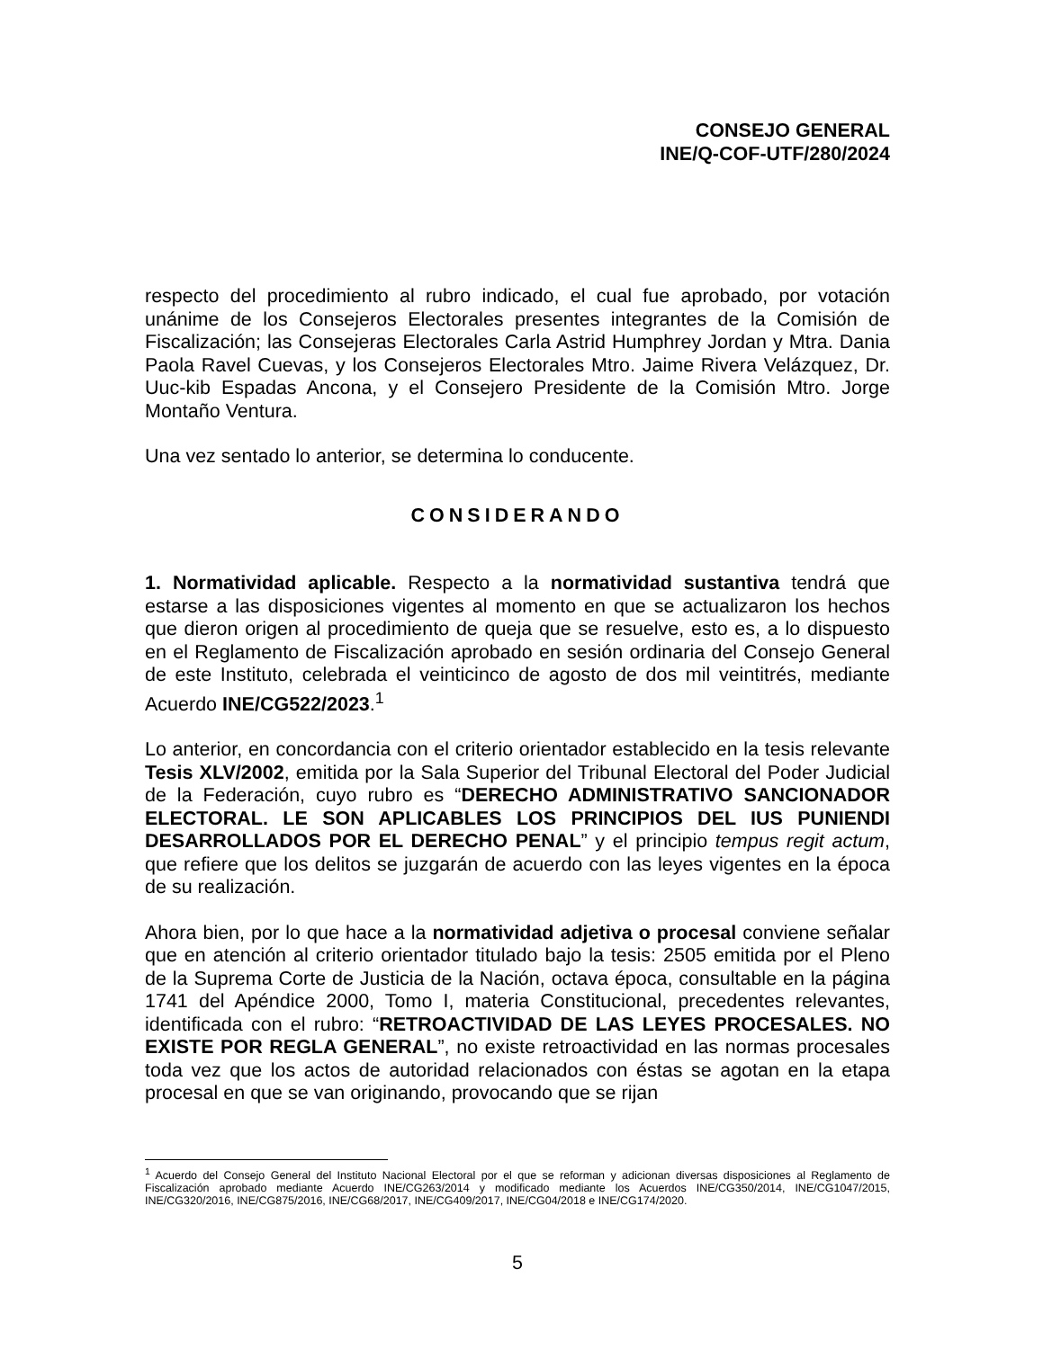CONSEJO GENERAL
INE/Q-COF-UTF/280/2024
respecto del procedimiento al rubro indicado, el cual fue aprobado, por votación unánime de los Consejeros Electorales presentes integrantes de la Comisión de Fiscalización; las Consejeras Electorales Carla Astrid Humphrey Jordan y Mtra. Dania Paola Ravel Cuevas, y los Consejeros Electorales Mtro. Jaime Rivera Velázquez, Dr. Uuc-kib Espadas Ancona, y el Consejero Presidente de la Comisión Mtro. Jorge Montaño Ventura.
Una vez sentado lo anterior, se determina lo conducente.
CONSIDERANDO
1. Normatividad aplicable. Respecto a la normatividad sustantiva tendrá que estarse a las disposiciones vigentes al momento en que se actualizaron los hechos que dieron origen al procedimiento de queja que se resuelve, esto es, a lo dispuesto en el Reglamento de Fiscalización aprobado en sesión ordinaria del Consejo General de este Instituto, celebrada el veinticinco de agosto de dos mil veintitrés, mediante Acuerdo INE/CG522/2023.<sup>1</sup>
Lo anterior, en concordancia con el criterio orientador establecido en la tesis relevante Tesis XLV/2002, emitida por la Sala Superior del Tribunal Electoral del Poder Judicial de la Federación, cuyo rubro es “DERECHO ADMINISTRATIVO SANCIONADOR ELECTORAL. LE SON APLICABLES LOS PRINCIPIOS DEL IUS PUNIENDI DESARROLLADOS POR EL DERECHO PENAL” y el principio tempus regit actum, que refiere que los delitos se juzgarán de acuerdo con las leyes vigentes en la época de su realización.
Ahora bien, por lo que hace a la normatividad adjetiva o procesal conviene señalar que en atención al criterio orientador titulado bajo la tesis: 2505 emitida por el Pleno de la Suprema Corte de Justicia de la Nación, octava época, consultable en la página 1741 del Apéndice 2000, Tomo I, materia Constitucional, precedentes relevantes, identificada con el rubro: “RETROACTIVIDAD DE LAS LEYES PROCESALES. NO EXISTE POR REGLA GENERAL”, no existe retroactividad en las normas procesales toda vez que los actos de autoridad relacionados con éstas se agotan en la etapa procesal en que se van originando, provocando que se rijan
<sup>1</sup> Acuerdo del Consejo General del Instituto Nacional Electoral por el que se reforman y adicionan diversas disposiciones al Reglamento de Fiscalización aprobado mediante Acuerdo INE/CG263/2014 y modificado mediante los Acuerdos INE/CG350/2014, INE/CG1047/2015, INE/CG320/2016, INE/CG875/2016, INE/CG68/2017, INE/CG409/2017, INE/CG04/2018 e INE/CG174/2020.
5